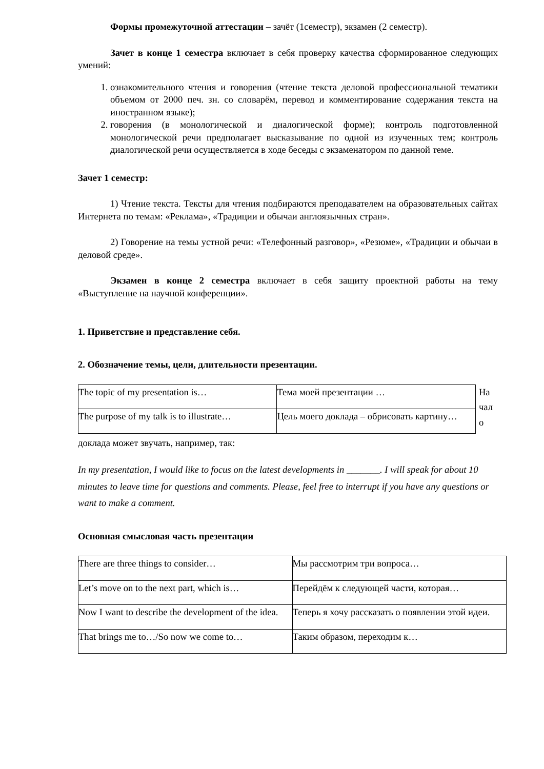Формы промежуточной аттестации – зачёт (1семестр), экзамен (2 семестр).
Зачет в конце 1 семестра включает в себя проверку качества сформированное следующих умений:
1. ознакомительного чтения и говорения (чтение текста деловой профессиональной тематики объемом от 2000 печ. зн. со словарём, перевод и комментирование содержания текста на иностранном языке);
2. говорения (в монологической и диалогической форме); контроль подготовленной монологической речи предполагает высказывание по одной из изученных тем; контроль диалогической речи осуществляется в ходе беседы с экзаменатором по данной теме.
Зачет 1 семестр:
1) Чтение текста. Тексты для чтения подбираются преподавателем на образовательных сайтах Интернета по темам: «Реклама», «Традиции и обычаи англоязычных стран».
2) Говорение на темы устной речи: «Телефонный разговор», «Резюме», «Традиции и обычаи в деловой среде».
Экзамен в конце 2 семестра включает в себя защиту проектной работы на тему «Выступление на научной конференции».
1. Приветствие и представление себя.
2. Обозначение темы, цели, длительности презентации.
| The topic of my presentation is… | Тема моей презентации … |
| The purpose of my talk is to illustrate… | Цель моего доклада – обрисовать картину… |
На чал о
доклада может звучать, например, так:
In my presentation, I would like to focus on the latest developments in _______. I will speak for about 10 minutes to leave time for questions and comments. Please, feel free to interrupt if you have any questions or want to make a comment.
Основная смысловая часть презентации
| There are three things to consider… | Мы рассмотрим три вопроса… |
| Let’s move on to the next part, which is… | Перейдём к следующей части, которая… |
| Now I want to describe the development of the idea. | Теперь я хочу рассказать о появлении этой идеи. |
| That brings me to…/So now we come to… | Таким образом, переходим к… |